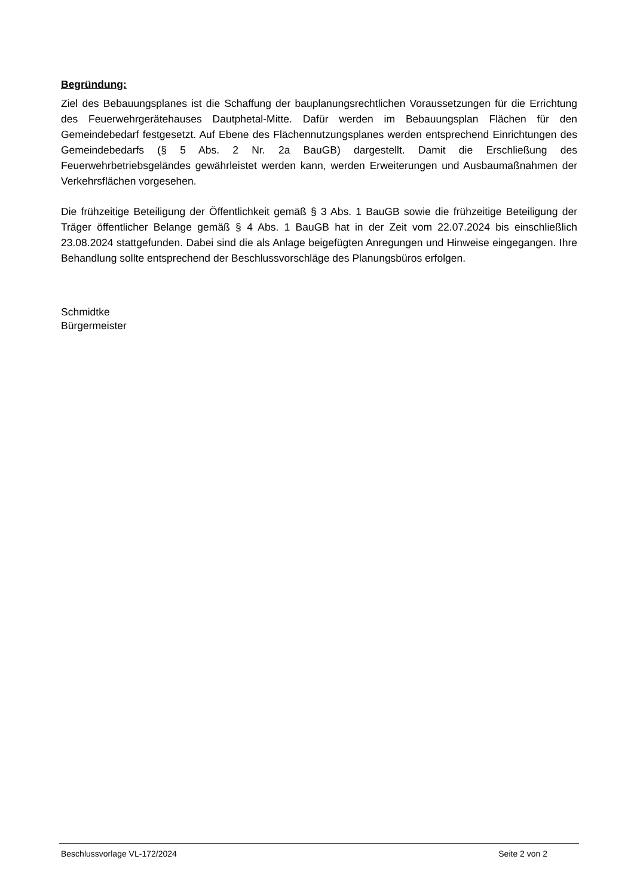Begründung:
Ziel des Bebauungsplanes ist die Schaffung der bauplanungsrechtlichen Voraussetzungen für die Errichtung des Feuerwehrgerätehauses Dautphetal-Mitte. Dafür werden im Bebauungsplan Flächen für den Gemeindebedarf festgesetzt. Auf Ebene des Flächennutzungsplanes werden entsprechend Einrichtungen des Gemeindebedarfs (§ 5 Abs. 2 Nr. 2a BauGB) dargestellt. Damit die Erschließung des Feuerwehrbetriebsgeländes gewährleistet werden kann, werden Erweiterungen und Ausbaumaßnahmen der Verkehrsflächen vorgesehen.
Die frühzeitige Beteiligung der Öffentlichkeit gemäß § 3 Abs. 1 BauGB sowie die frühzeitige Beteiligung der Träger öffentlicher Belange gemäß § 4 Abs. 1 BauGB hat in der Zeit vom 22.07.2024 bis einschließlich 23.08.2024 stattgefunden. Dabei sind die als Anlage beigefügten Anregungen und Hinweise eingegangen. Ihre Behandlung sollte entsprechend der Beschlussvorschläge des Planungsbüros erfolgen.
Schmidtke
Bürgermeister
Beschlussvorlage VL-172/2024 Seite 2 von 2